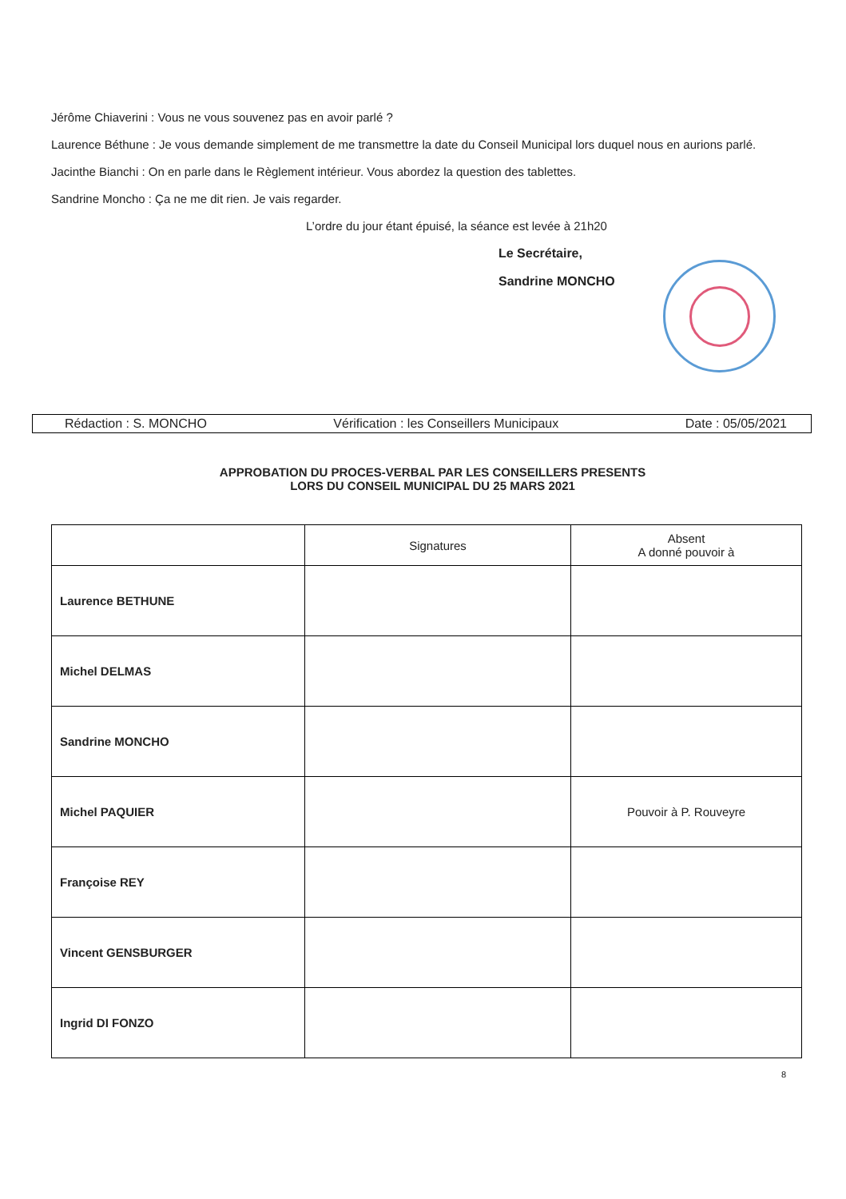Jérôme Chiaverini : Vous ne vous souvenez pas en avoir parlé ?
Laurence Béthune : Je vous demande simplement de me transmettre la date du Conseil Municipal lors duquel nous en aurions parlé.
Jacinthe Bianchi : On en parle dans le Règlement intérieur. Vous abordez la question des tablettes.
Sandrine Moncho : Ça ne me dit rien. Je vais regarder.
L’ordre du jour étant épuisé, la séance est levée à 21h20
Le Secrétaire,
Sandrine MONCHO
Rédaction : S. MONCHO Vérification : les Conseillers Municipaux Date : 05/05/2021
APPROBATION DU PROCES-VERBAL PAR LES CONSEILLERS PRESENTS
LORS DU CONSEIL MUNICIPAL DU 25 MARS 2021
| | Signatures | Absent A donné pouvoir à |
| --- | --- | --- |
| Laurence BETHUNE | | |
| Michel DELMAS | | |
| Sandrine MONCHO | | |
| Michel PAQUIER | | Pouvoir à P. Rouveyre |
| Françoise REY | | |
| Vincent GENSBURGER | | |
| Ingrid DI FONZO | | |
8